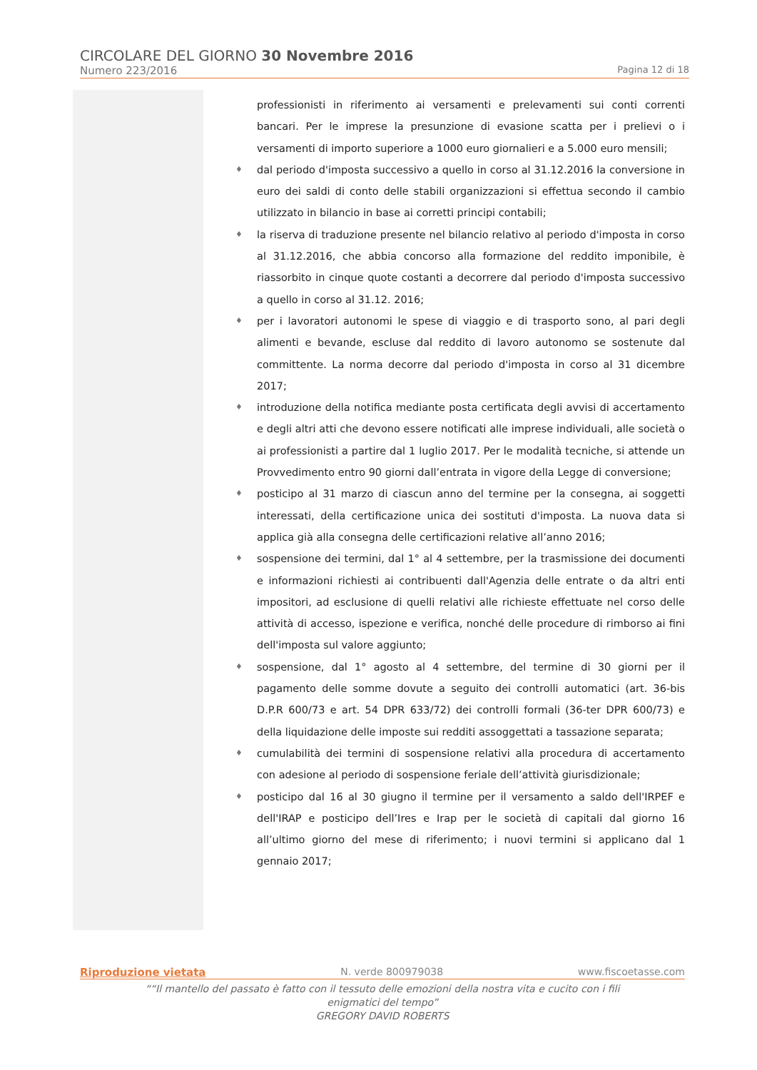CIRCOLARE DEL GIORNO 30 Novembre 2016
Numero 223/2016 Pagina 12 di 18
professionisti in riferimento ai versamenti e prelevamenti sui conti correnti bancari. Per le imprese la presunzione di evasione scatta per i prelievi o i versamenti di importo superiore a 1000 euro giornalieri e a 5.000 euro mensili;
♦ dal periodo d'imposta successivo a quello in corso al 31.12.2016 la conversione in euro dei saldi di conto delle stabili organizzazioni si effettua secondo il cambio utilizzato in bilancio in base ai corretti principi contabili;
♦ la riserva di traduzione presente nel bilancio relativo al periodo d'imposta in corso al 31.12.2016, che abbia concorso alla formazione del reddito imponibile, è riassorbito in cinque quote costanti a decorrere dal periodo d'imposta successivo a quello in corso al 31.12. 2016;
♦ per i lavoratori autonomi le spese di viaggio e di trasporto sono, al pari degli alimenti e bevande, escluse dal reddito di lavoro autonomo se sostenute dal committente. La norma decorre dal periodo d'imposta in corso al 31 dicembre 2017;
♦ introduzione della notifica mediante posta certificata degli avvisi di accertamento e degli altri atti che devono essere notificati alle imprese individuali, alle società o ai professionisti a partire dal 1 luglio 2017. Per le modalità tecniche, si attende un Provvedimento entro 90 giorni dall’entrata in vigore della Legge di conversione;
♦ posticipo al 31 marzo di ciascun anno del termine per la consegna, ai soggetti interessati, della certificazione unica dei sostituti d'imposta. La nuova data si applica già alla consegna delle certificazioni relative all’anno 2016;
♦ sospensione dei termini, dal 1° al 4 settembre, per la trasmissione dei documenti e informazioni richiesti ai contribuenti dall'Agenzia delle entrate o da altri enti impositori, ad esclusione di quelli relativi alle richieste effettuate nel corso delle attività di accesso, ispezione e verifica, nonché delle procedure di rimborso ai fini dell'imposta sul valore aggiunto;
♦ sospensione, dal 1° agosto al 4 settembre, del termine di 30 giorni per il pagamento delle somme dovute a seguito dei controlli automatici (art. 36-bis D.P.R 600/73 e art. 54 DPR 633/72) dei controlli formali (36-ter DPR 600/73) e della liquidazione delle imposte sui redditi assoggettati a tassazione separata;
♦ cumulabilità dei termini di sospensione relativi alla procedura di accertamento con adesione al periodo di sospensione feriale dell’attività giurisdizionale;
♦ posticipo dal 16 al 30 giugno il termine per il versamento a saldo dell'IRPEF e dell'IRAP e posticipo dell’Ires e Irap per le società di capitali dal giorno 16 all’ultimo giorno del mese di riferimento; i nuovi termini si applicano dal 1 gennaio 2017;
Riproduzione vietata N. verde 800979038 www.fiscoetasse.com
““Il mantello del passato è fatto con il tessuto delle emozioni della nostra vita e cucito con i fili
enigmatici del tempo”
GREGORY DAVID ROBERTS